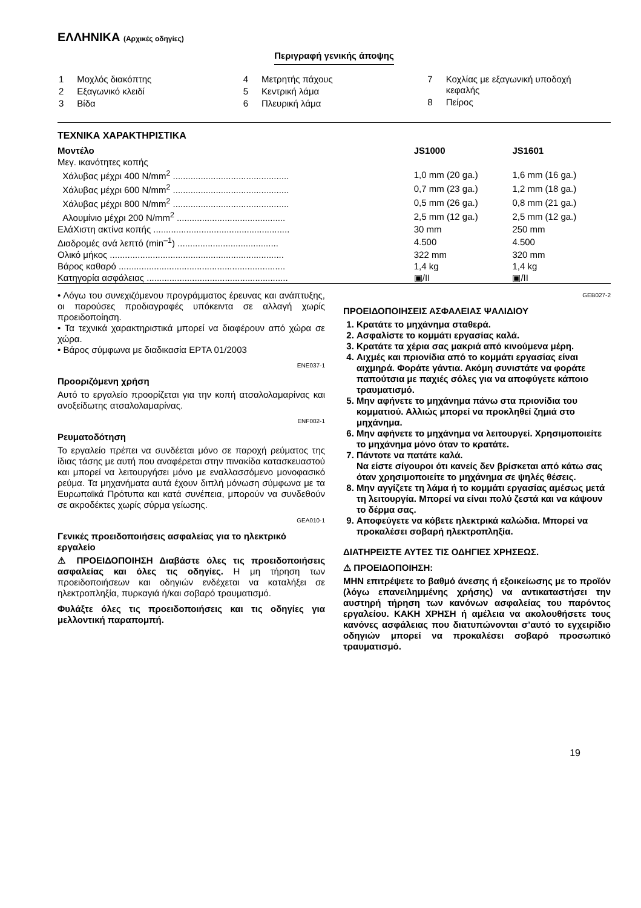ΕΛΛΗΝΙΚΑ (Αρχικές οδηγίες)
Περιγραφή γενικής άποψης
| 1 | Μοχλός διακόπτης |
| 2 | Εξαγωνικό κλειδί |
| 3 | Βίδα |
| 4 | Μετρητής πάχους |
| 5 | Κεντρική λάμα |
| 6 | Πλευρική λάμα |
| 7 | Κοχλίας με εξαγωνική υποδοχή κεφαλής |
| 8 | Πείρος |
ΤΕΧΝΙΚΑ ΧΑΡΑΚΤΗΡΙΣΤΙΚΑ
| Μοντέλο | JS1000 | JS1601 |
| --- | --- | --- |
| Μεγ. ικανότητες κοπής | | |
| Χάλυβας μέχρι 400 N/mm<sup>2</sup> .............................................. | 1,0 mm (20 ga.) | 1,6 mm (16 ga.) |
| Χάλυβας μέχρι 600 N/mm<sup>2</sup> .............................................. | 0,7 mm (23 ga.) | 1,2 mm (18 ga.) |
| Χάλυβας μέχρι 800 N/mm<sup>2</sup> .............................................. | 0,5 mm (26 ga.) | 0,8 mm (21 ga.) |
| Αλουμίνιο μέχρι 200 N/mm<sup>2</sup> ........................................... | 2,5 mm (12 ga.) | 2,5 mm (12 ga.) |
| ΕλάΧιστη ακτίνα κοπής ...................................................... | 30 mm | 250 mm |
| Διαδρομές ανά λεπτό (min<sup>–1</sup>) ........................................ | 4.500 | 4.500 |
| Ολικό μήκος ..................................................................... | 322 mm | 320 mm |
| Βάρος καθαρό .................................................................. | 1,4 kg | 1,4 kg |
| Κατηγορία ασφάλειας ........................................................ | ▣/II | ▣/II |
• Λόγω του συνεχιζόμενου προγράμματος έρευνας και ανάπτυξης, οι παρούσες προδιαγραφές υπόκειντα σε αλλαγή χωρίς προειδοποίηση.
• Τα τεχνικά χαρακτηριστικά μπορεί να διαφέρουν από χώρα σε χώρα.
• Βάρος σύμφωνα με διαδικασία EPTA 01/2003
ENE037-1
Προοριζόμενη χρήση
Αυτό το εργαλείο προορίζεται για την κοπή ατσαλολαμαρίνας και ανοξείδωτης ατσαλολαμαρίνας.
ENF002-1
Ρευματοδότηση
Το εργαλείο πρέπει να συνδέεται μόνο σε παροχή ρεύματος της ίδιας τάσης με αυτή που αναφέρεται στην πινακίδα κατασκευαστού και μπορεί να λειτουργήσει μόνο με εναλλασσόμενο μονοφασικό ρεύμα. Τα μηχανήματα αυτά έχουν διπλή μόνωση σύμφωνα με τα Ευρωπαϊκά Πρότυπα και κατά συνέπεια, μπορούν να συνδεθούν σε ακροδέκτες χωρίς σύρμα γείωσης.
GEA010-1
Γενικές προειδοποιήσεις ασφαλείας για το ηλεκτρικό εργαλείο
⚠ ΠΡΟΕΙΔΟΠΟΙΗΣΗ Διαβάστε όλες τις προειδοποιήσεις ασφαλείας και όλες τις οδηγίες. Η μη τήρηση των προειδοποιήσεων και οδηγιών ενδέχεται να καταλήξει σε ηλεκτροπληξία, πυρκαγιά ή/και σοβαρό τραυματισμό.
Φυλάξτε όλες τις προειδοποιήσεις και τις οδηγίες για μελλοντική παραπομπή.
GEB027-2
ΠΡΟΕΙΔΟΠΟΙΗΣΕΙΣ ΑΣΦΑΛΕΙΑΣ ΨΑΛΙΔΙΟΥ
1. Κρατάτε το μηχάνημα σταθερά.
2. Ασφαλίστε το κομμάτι εργασίας καλά.
3. Κρατάτε τα χέρια σας μακριά από κινούμενα μέρη.
4. Αιχμές και πριονίδια από το κομμάτι εργασίας είναι αιχμηρά. Φοράτε γάντια. Ακόμη συνιστάτε να φοράτε παπούτσια με παχιές σόλες για να αποφύγετε κάποιο τραυματισμό.
5. Μην αφήνετε το μηχάνημα πάνω στα πριονίδια του κομματιού. Αλλιώς μπορεί να προκληθεί ζημιά στο μηχάνημα.
6. Μην αφήνετε το μηχάνημα να λειτουργεί. Χρησιμοποιείτε το μηχάνημα μόνο όταν το κρατάτε.
7. Πάντοτε να πατάτε καλά.
Να είστε σίγουροι ότι κανείς δεν βρίσκεται από κάτω σας όταν χρησιμοποιείτε το μηχάνημα σε ψηλές θέσεις.
8. Μην αγγίζετε τη λάμα ή το κομμάτι εργασίας αμέσως μετά τη λειτουργία. Μπορεί να είναι πολύ ζεστά και να κάψουν το δέρμα σας.
9. Αποφεύγετε να κόβετε ηλεκτρικά καλώδια. Μπορεί να προκαλέσει σοβαρή ηλεκτροπληξία.
ΔΙΑΤΗΡΕΙΣΤΕ ΑΥΤΕΣ ΤΙΣ ΟΔΗΓΙΕΣ ΧΡΗΣΕΩΣ.
⚠ ΠΡΟΕΙΔΟΠΟΙΗΣΗ:
ΜΗΝ επιτρέψετε το βαθμό άνεσης ή εξοικείωσης με το προϊόν (λόγω επανειλημμένης χρήσης) να αντικαταστήσει την αυστηρή τήρηση των κανόνων ασφαλείας του παρόντος εργαλείου. ΚΑΚΗ ΧΡΗΣΗ ή αμέλεια να ακολουθήσετε τους κανόνες ασφάλειας που διατυπώνονται σ’αυτό το εγχειρίδιο οδηγιών μπορεί να προκαλέσει σοβαρό προσωπικό τραυματισμό.
19